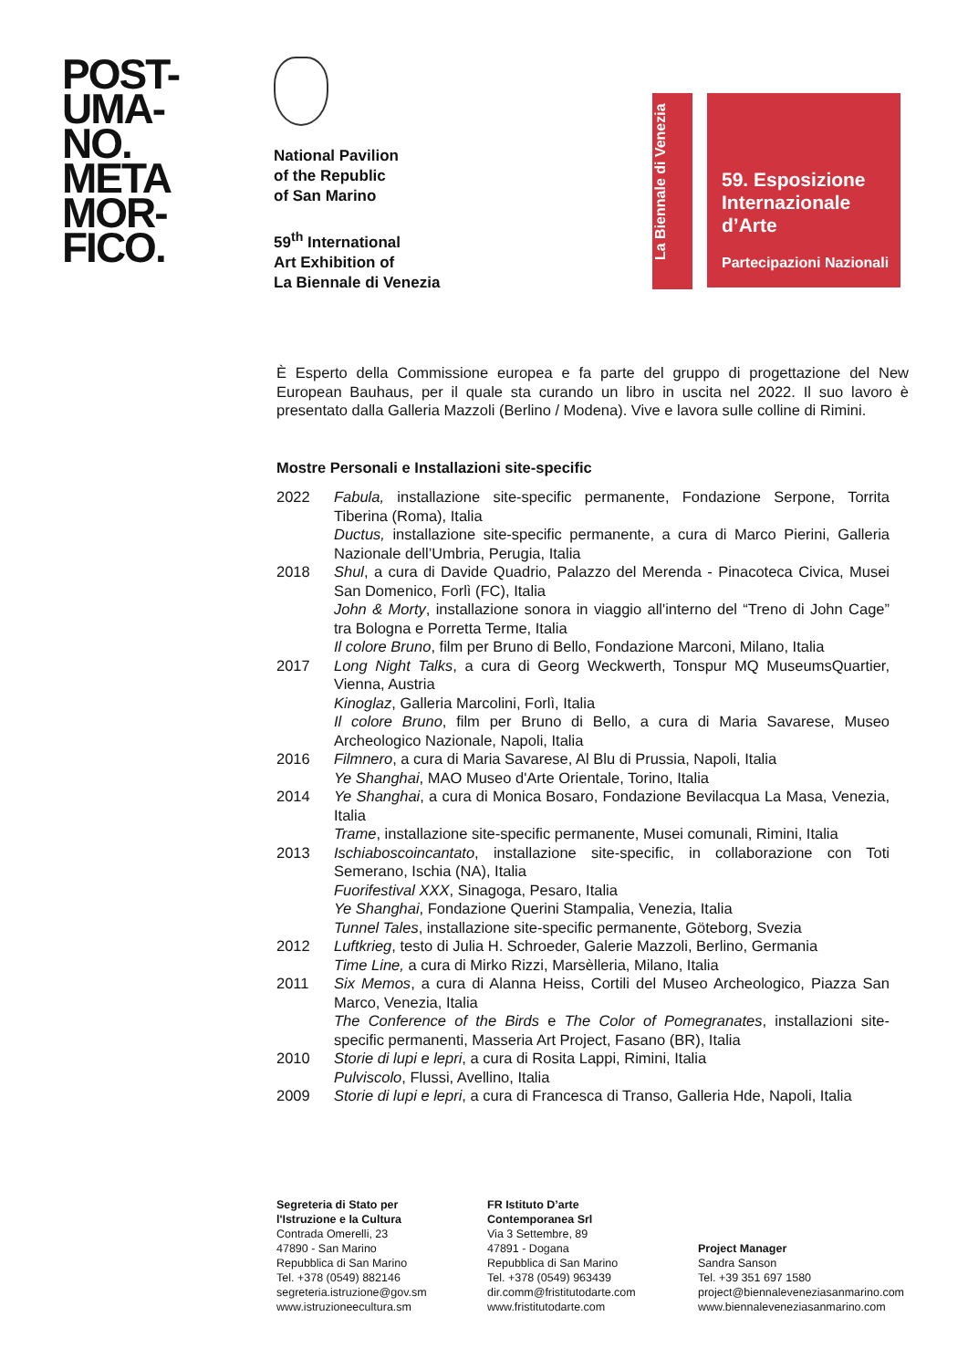POST-
UMA-
NO.
META
MOR-
FICO.
National Pavilion
of the Republic
of San Marino
59<sup>th</sup> International
Art Exhibition of
La Biennale di Venezia
La Biennale di Venezia
59. Esposizione
Internazionale
d’Arte
Partecipazioni Nazionali
È Esperto della Commissione europea e fa parte del gruppo di progettazione del New European Bauhaus, per il quale sta curando un libro in uscita nel 2022. Il suo lavoro è presentato dalla Galleria Mazzoli (Berlino / Modena). Vive e lavora sulle colline di Rimini.
Mostre Personali e Installazioni site-specific
| 2022 | Fabula, installazione site-specific permanente, Fondazione Serpone, Torrita Tiberina (Roma), Italia Ductus, installazione site-specific permanente, a cura di Marco Pierini, Galleria Nazionale dell’Umbria, Perugia, Italia |
| 2018 | Shul , a cura di Davide Quadrio, Palazzo del Merenda - Pinacoteca Civica, Musei San Domenico, Forlì (FC), Italia John & Morty , installazione sonora in viaggio all'interno del “Treno di John Cage” tra Bologna e Porretta Terme, Italia Il colore Bruno , film per Bruno di Bello, Fondazione Marconi, Milano, Italia |
| 2017 | Long Night Talks , a cura di Georg Weckwerth, Tonspur MQ MuseumsQuartier, Vienna, Austria Kinoglaz , Galleria Marcolini, Forlì, Italia Il colore Bruno , film per Bruno di Bello, a cura di Maria Savarese, Museo Archeologico Nazionale, Napoli, Italia |
| 2016 | Filmnero , a cura di Maria Savarese, Al Blu di Prussia, Napoli, Italia Ye Shanghai , MAO Museo d'Arte Orientale, Torino, Italia |
| 2014 | Ye Shanghai , a cura di Monica Bosaro, Fondazione Bevilacqua La Masa, Venezia, Italia Trame , installazione site-specific permanente, Musei comunali, Rimini, Italia |
| 2013 | Ischiaboscoincantato , installazione site-specific, in collaborazione con Toti Semerano, Ischia (NA), Italia Fuorifestival XXX , Sinagoga, Pesaro, Italia Ye Shanghai , Fondazione Querini Stampalia, Venezia, Italia Tunnel Tales , installazione site-specific permanente, Göteborg, Svezia |
| 2012 | Luftkrieg , testo di Julia H. Schroeder, Galerie Mazzoli, Berlino, Germania Time Line, a cura di Mirko Rizzi, Marsèlleria, Milano, Italia |
| 2011 | Six Memos , a cura di Alanna Heiss, Cortili del Museo Archeologico, Piazza San Marco, Venezia, Italia The Conference of the Birds e The Color of Pomegranates , installazioni site-specific permanenti, Masseria Art Project, Fasano (BR), Italia |
| 2010 | Storie di lupi e lepri , a cura di Rosita Lappi, Rimini, Italia Pulviscolo , Flussi, Avellino, Italia |
| 2009 | Storie di lupi e lepri , a cura di Francesca di Transo, Galleria Hde, Napoli, Italia |
Segreteria di Stato per
l'Istruzione e la Cultura
Contrada Omerelli, 23
47890 - San Marino
Repubblica di San Marino
Tel. +378 (0549) 882146
segreteria.istruzione@gov.sm
www.istruzioneecultura.sm
FR Istituto D’arte
Contemporanea Srl
Via 3 Settembre, 89
47891 - Dogana
Repubblica di San Marino
Tel. +378 (0549) 963439
dir.comm@fristitutodarte.com
www.fristitutodarte.com
Project Manager
Sandra Sanson
Tel. +39 351 697 1580
project@biennaleveneziasanmarino.com
www.biennaleveneziasanmarino.com